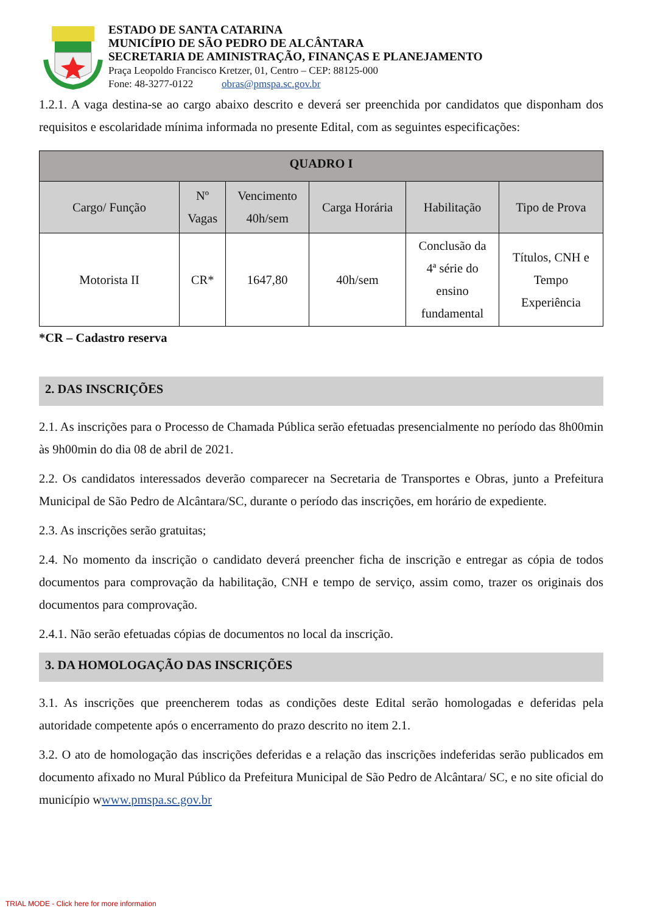ESTADO DE SANTA CATARINA
MUNICÍPIO DE SÃO PEDRO DE ALCÂNTARA
SECRETARIA DE AMINISTRAÇÃO, FINANÇAS E PLANEJAMENTO
Praça Leopoldo Francisco Kretzer, 01, Centro – CEP: 88125-000
Fone: 48-3277-0122 obras@pmspa.sc.gov.br
1.2.1. A vaga destina-se ao cargo abaixo descrito e deverá ser preenchida por candidatos que disponham dos requisitos e escolaridade mínima informada no presente Edital, com as seguintes especificações:
| QUADRO I | | | | | |
| --- | --- | --- | --- | --- | --- |
| Cargo/ Função | Nº Vagas | Vencimento 40h/sem | Carga Horária | Habilitação | Tipo de Prova |
| Motorista II | CR* | 1647,80 | 40h/sem | Conclusão da 4ª série do ensino fundamental | Títulos, CNH e Tempo Experiência |
*CR – Cadastro reserva
2. DAS INSCRIÇÕES
2.1. As inscrições para o Processo de Chamada Pública serão efetuadas presencialmente no período das 8h00min às 9h00min do dia 08 de abril de 2021.
2.2. Os candidatos interessados deverão comparecer na Secretaria de Transportes e Obras, junto a Prefeitura Municipal de São Pedro de Alcântara/SC, durante o período das inscrições, em horário de expediente.
2.3. As inscrições serão gratuitas;
2.4. No momento da inscrição o candidato deverá preencher ficha de inscrição e entregar as cópia de todos documentos para comprovação da habilitação, CNH e tempo de serviço, assim como, trazer os originais dos documentos para comprovação.
2.4.1. Não serão efetuadas cópias de documentos no local da inscrição.
3. DA HOMOLOGAÇÃO DAS INSCRIÇÕES
3.1. As inscrições que preencherem todas as condições deste Edital serão homologadas e deferidas pela autoridade competente após o encerramento do prazo descrito no item 2.1.
3.2. O ato de homologação das inscrições deferidas e a relação das inscrições indeferidas serão publicados em documento afixado no Mural Público da Prefeitura Municipal de São Pedro de Alcântara/ SC, e no site oficial do município wwww.pmspa.sc.gov.br
TRIAL MODE - Click here for more information